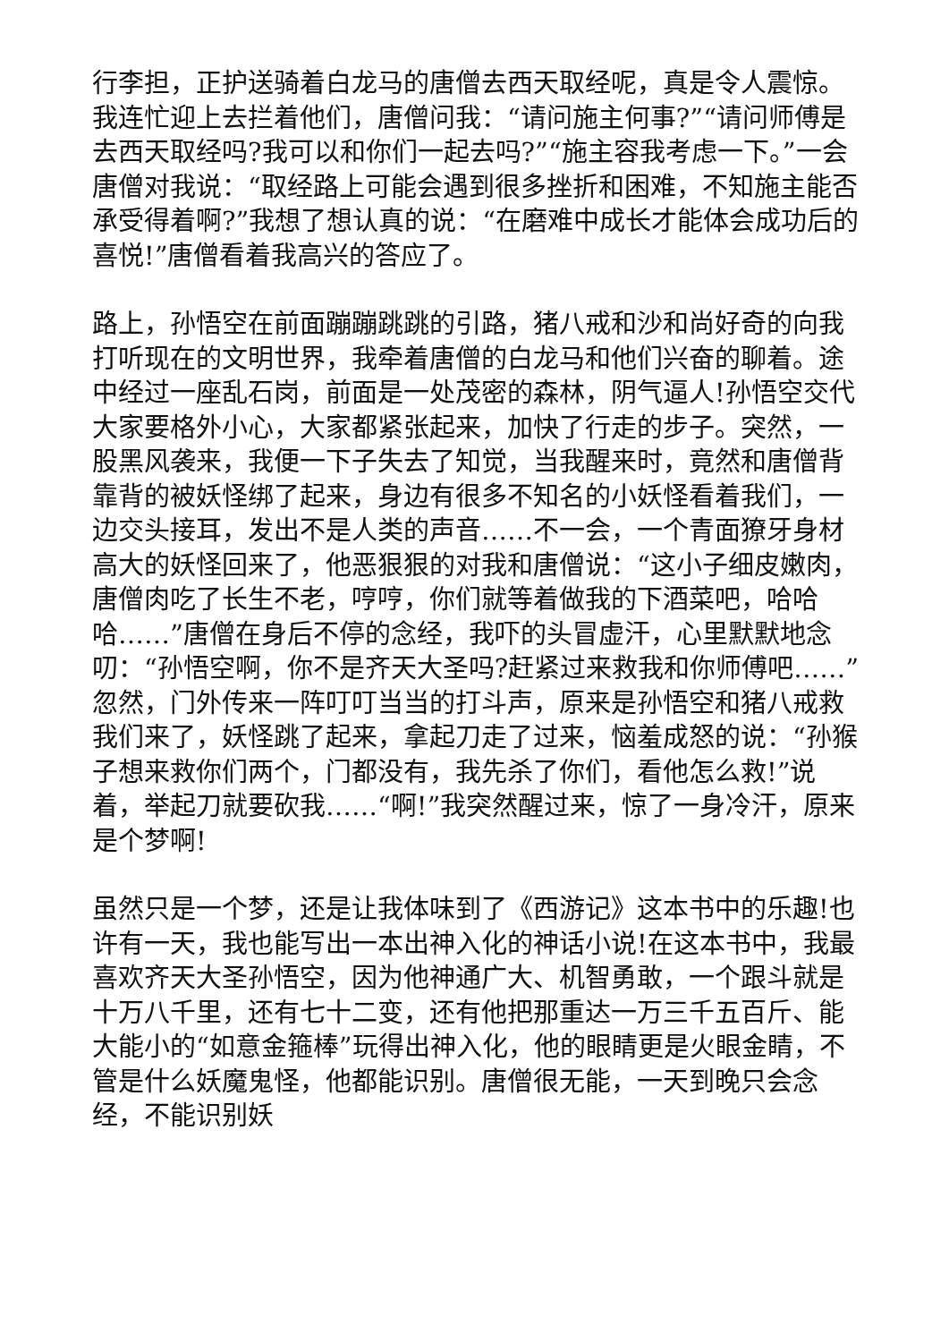行李担，正护送骑着白龙马的唐僧去西天取经呢，真是令人震惊。我连忙迎上去拦着他们，唐僧问我：“请问施主何事?”“请问师傅是去西天取经吗?我可以和你们一起去吗?”“施主容我考虑一下。”一会唐僧对我说：“取经路上可能会遇到很多挫折和困难，不知施主能否承受得着啊?”我想了想认真的说：“在磨难中成长才能体会成功后的喜悦!”唐僧看着我高兴的答应了。
路上，孙悟空在前面蹦蹦跳跳的引路，猪八戒和沙和尚好奇的向我打听现在的文明世界，我牵着唐僧的白龙马和他们兴奋的聊着。途中经过一座乱石岗，前面是一处茂密的森林，阴气逼人!孙悟空交代大家要格外小心，大家都紧张起来，加快了行走的步子。突然，一股黑风袭来，我便一下子失去了知觉，当我醒来时，竟然和唐僧背靠背的被妖怪绑了起来，身边有很多不知名的小妖怪看着我们，一边交头接耳，发出不是人类的声音……不一会，一个青面獠牙身材高大的妖怪回来了，他恶狠狠的对我和唐僧说：“这小子细皮嫩肉，唐僧肉吃了长生不老，哼哼，你们就等着做我的下酒菜吧，哈哈哈……”唐僧在身后不停的念经，我吓的头冒虚汗，心里默默地念叨：“孙悟空啊，你不是齐天大圣吗?赶紧过来救我和你师傅吧……”忽然，门外传来一阵叮叮当当的打斗声，原来是孙悟空和猪八戒救我们来了，妖怪跳了起来，拿起刀走了过来，恼羞成怒的说：“孙猴子想来救你们两个，门都没有，我先杀了你们，看他怎么救!”说着，举起刀就要砍我……“啊!”我突然醒过来，惊了一身冷汗，原来是个梦啊!
虽然只是一个梦，还是让我体味到了《西游记》这本书中的乐趣!也许有一天，我也能写出一本出神入化的神话小说!在这本书中，我最喜欢齐天大圣孙悟空，因为他神通广大、机智勇敢，一个跟斗就是十万八千里，还有七十二变，还有他把那重达一万三千五百斤、能大能小的“如意金箍棒”玩得出神入化，他的眼睛更是火眼金睛，不管是什么妖魔鬼怪，他都能识别。唐僧很无能，一天到晚只会念经，不能识别妖